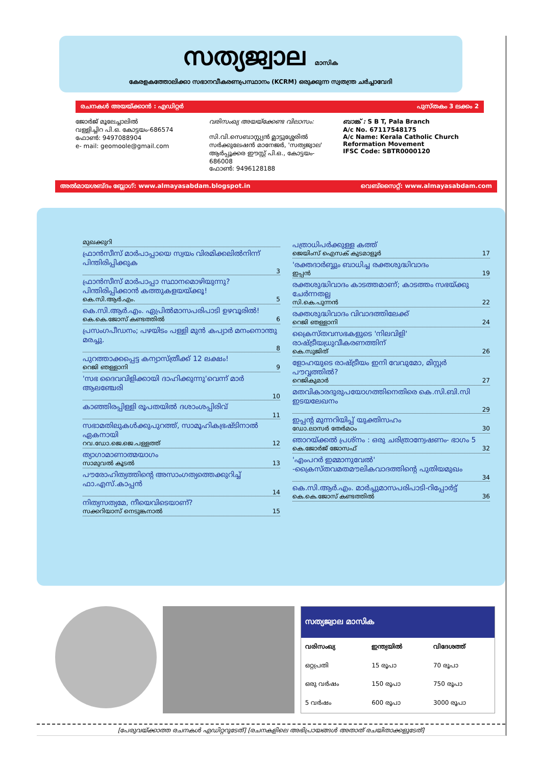സത്യജ്വാല മാസിക
കേരളകത്തോലിക്കാ സഭാനവീകരണപ്രസ്ഥാനം (KCRM) ഒരുക്കുന്ന സ്വതന്ത്ര ചർച്ചാവേദി
രചനകൾ അയയ്ക്കാൻ : എഡിറ്റർ പുസ്തകം 3 ലക്കം 2
ജോർജ് മൂലേച്ചാലിൽ
വള്ളിച്ചിറ പി.ഒ. കോട്ടയം-686574
ഫോൺ: 9497088904
e- mail: geomoole@gmail.com
വരിസംഖ്യ അയയ്ക്കേണ്ട വിലാസം:
സി.വി.സെബാസ്റ്റ്യൻ മ്ലാട്ടുശ്ശേരിൽ
സർക്കുലേഷൻ മാനേജർ, 'സത്യജ്വാല'
ആർപ്പൂക്കര ഈസ്റ്റ് പി.ഒ., കോട്ടയം- 686008
ഫോൺ: 9496128188
ബാങ്ക് : S B T, Pala Branch
A/c No. 67117548175
A/c Name: Kerala Catholic Church Reformation Movement
IFSC Code: SBTR0000120
അൽമായശബ്ദം ബ്ലോഗ്: www.almayasabdam.blogspot.in വെബ്സൈറ്റ്: www.almayasabdam.com
മുഖക്കുറി
ഫ്രാൻസീസ് മാർപാപ്പായെ സ്വയം വിരമിക്കലിൽനിന്ന് പിന്തിരിപ്പിക്കുക
3
ഫ്രാൻസീസ് മാർപാപ്പാ സ്ഥാനമൊഴിയുന്നു? പിന്തിരിപ്പിക്കാൻ കത്തുകളയയ്ക്കൂ!
കെ.സി.ആർ.എം. 5
കെ.സി.ആർ.എം. ഏപ്രിൽമാസപരിപാടി ഉഴവൂരിൽ!
കെ.കെ.ജോസ് കണ്ടത്തിൽ 6
പ്രസംഗപീഡനം; പഴയിടം പള്ളി മുൻ കപ്യാർ മനംനൊന്തു മരച്ചു.
8
പുറത്താക്കപ്പെട്ട കന്യാസ്ത്രീക്ക് 12 ലക്ഷം!
റെജി ഞള്ളാനി 9
'സഭ ദൈവവിളിക്കായി ദാഹിക്കുന്നു'വെന്ന് മാർ ആലഞ്ചേരി
10
കാഞ്ഞിരപ്പിള്ളി രൂപതയിൽ ദശാംശപ്പിരിവ്
11
സഭാമതിലുകൾക്കുപുറത്ത്, സാമൂഹികഭ്രഷ്ടിനാൽ ഏകനായി
റവ.ഡോ.ജെ.ജെ.പള്ളത്ത് 12
ത്യാഗാമാണാത്മയാഗം
സാമുവൽ കൂടൽ 13
പൗരോഹിത്യത്തിന്റെ അസാംഗത്യത്തെക്കുറിച്ച് ഫാ.എസ്.കാപ്പൻ
14
നിത്യസത്യമേ, നീയെവിടെയാണ്?
സക്കറിയാസ് നെടുങ്കനാൽ 15
പത്രാധിപർക്കുള്ള കത്ത്
ജെയിംസ് ഐസക് കുടമാളൂർ 17
'രക്തദാർബ്ബും ബാധിച്ച രക്തശുദ്ധിവാദം
ഇപ്പൻ 19
രക്തശുദ്ധിവാദം കാടത്തമാണ്; കാടത്തം സഭയ്ക്കു ചേർന്നതല്ല
സി.കെ.പുന്നൻ 22
രക്തശുദ്ധിവാദം വിവാദത്തിലേക്ക്
റെജി ഞള്ളാനി 24
ക്രൈസ്തവസഭകളുടെ 'നിലവിളി' രാഷ്ട്രീയധ്രുവീകരണത്തിന്
കെ.സുജിത് 26
ളോഹയുടെ രാഷ്ട്രീയം ഇനി വേവുമോ, മിസ്റ്റർ പൗവ്വത്തിൽ?
റെജികുമാർ 27
മതവികാരദുരുപയോഗത്തിനെതിരെ കെ.സി.ബി.സി ഇടയലേഖനം
29
ഇപ്പന്റ മുന്നറിയിപ്പ് യുക്തിസഹം
ഡോ.ലാസർ തേർമഠം 30
ഞാറയ്ക്കൽ പ്രശ്നം : ഒരു ചരിത്രാന്വേഷണം- ഭാഗം 5
കെ.ജോർജ് ജോസഫ് 32
'എംപറർ ഇമ്മാനുവേൽ' -ക്രൈസ്തവമതമൗലികവാദത്തിന്റെ പുതിയമുഖം
34
കെ.സി.ആർ.എം. മാർച്ചുമാസപരിപാടി-റിപ്പോർട്ട്
കെ.കെ.ജോസ് കണ്ടത്തിൽ 36
| സത്യജ്വാല മാസിക | | |
| --- | --- | --- |
| വരിസംഖ്യ | ഇന്ത്യയിൽ | വിദേശത്ത് |
| ഒറ്റപ്രതി | 15 രൂപാ | 70 രൂപാ |
| ഒരു വർഷം | 150 രൂപാ | 750 രൂപാ |
| 5 വർഷം | 600 രൂപാ | 3000 രൂപാ |
[പേരുവയ്ക്കാത്ത രചനകൾ എഡിറ്ററുടേത്] [രചനകളിലെ അഭിപ്രായങ്ങൾ അതാത് രചയിതാക്കളുടേത്]